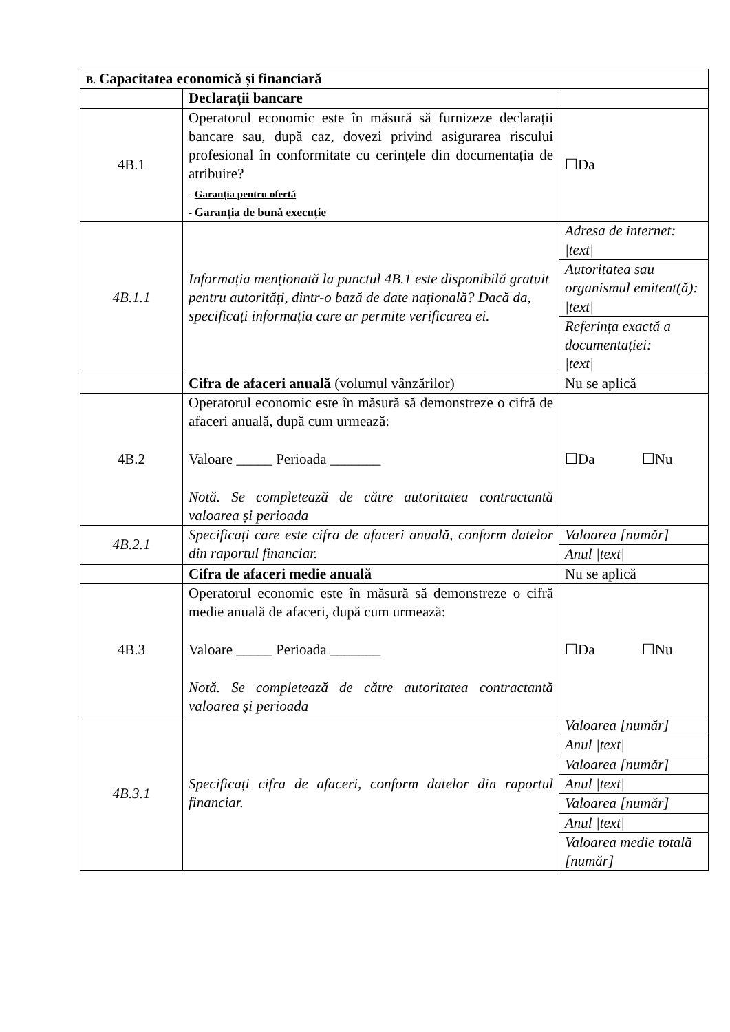| B. Capacitatea economică și financiară | | |
| | Declarații bancare | |
| 4B.1 | Operatorul economic este în măsură să furnizeze declarații bancare sau, după caz, dovezi privind asigurarea riscului profesional în conformitate cu cerințele din documentația de atribuire? - Garanția pentru ofertă - Garanția de bună execuție | ☐Da |
| 4B.1.1 | Informația menționată la punctul 4B.1 este disponibilă gratuit pentru autorități, dintr-o bază de date națională? Dacă da, specificați informația care ar permite verificarea ei. | Adresa de internet: /text/ |
| | | Autoritatea sau organismul emitent(ă): /text/ |
| | | Referința exactă a documentației: /text/ |
| | Cifra de afaceri anuală (volumul vânzărilor) | Nu se aplică |
| 4B.2 | Operatorul economic este în măsură să demonstreze o cifră de afaceri anuală, după cum urmează: Valoare _____ Perioada _______ Notă. Se completează de către autoritatea contractantă valoarea și perioada | ☐Da ☐Nu |
| 4B.2.1 | Specificați care este cifra de afaceri anuală, conform datelor din raportul financiar. | Valoarea [număr] |
| | | Anul /text/ |
| | Cifra de afaceri medie anuală | Nu se aplică |
| 4B.3 | Operatorul economic este în măsură să demonstreze o cifră medie anuală de afaceri, după cum urmează: Valoare _____ Perioada _______ Notă. Se completează de către autoritatea contractantă valoarea și perioada | ☐Da ☐Nu |
| 4B.3.1 | Specificați cifra de afaceri, conform datelor din raportul financiar. | Valoarea [număr] |
| | | Anul /text/ |
| | | Valoarea [număr] |
| | | Anul /text/ |
| | | Valoarea [număr] |
| | | Anul /text/ |
| | | Valoarea medie totală [număr] |